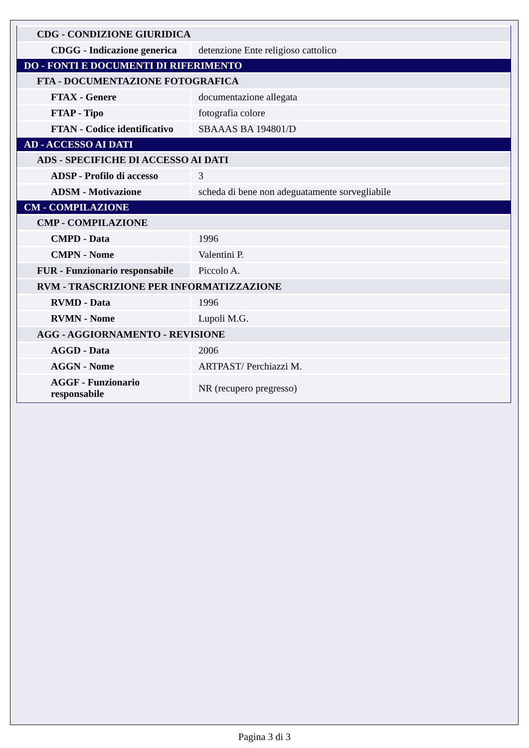| CDG - CONDIZIONE GIURIDICA | |
| CDGG - Indicazione generica | detenzione Ente religioso cattolico |
| DO - FONTI E DOCUMENTI DI RIFERIMENTO | |
| FTA - DOCUMENTAZIONE FOTOGRAFICA | |
| FTAX - Genere | documentazione allegata |
| FTAP - Tipo | fotografia colore |
| FTAN - Codice identificativo | SBAAAS BA 194801/D |
| AD - ACCESSO AI DATI | |
| ADS - SPECIFICHE DI ACCESSO AI DATI | |
| ADSP - Profilo di accesso | 3 |
| ADSM - Motivazione | scheda di bene non adeguatamente sorvegliabile |
| CM - COMPILAZIONE | |
| CMP - COMPILAZIONE | |
| CMPD - Data | 1996 |
| CMPN - Nome | Valentini P. |
| FUR - Funzionario responsabile | Piccolo A. |
| RVM - TRASCRIZIONE PER INFORMATIZZAZIONE | |
| RVMD - Data | 1996 |
| RVMN - Nome | Lupoli M.G. |
| AGG - AGGIORNAMENTO - REVISIONE | |
| AGGD - Data | 2006 |
| AGGN - Nome | ARTPAST/ Perchiazzi M. |
| AGGF - Funzionario responsabile | NR (recupero pregresso) |
Pagina 3 di 3